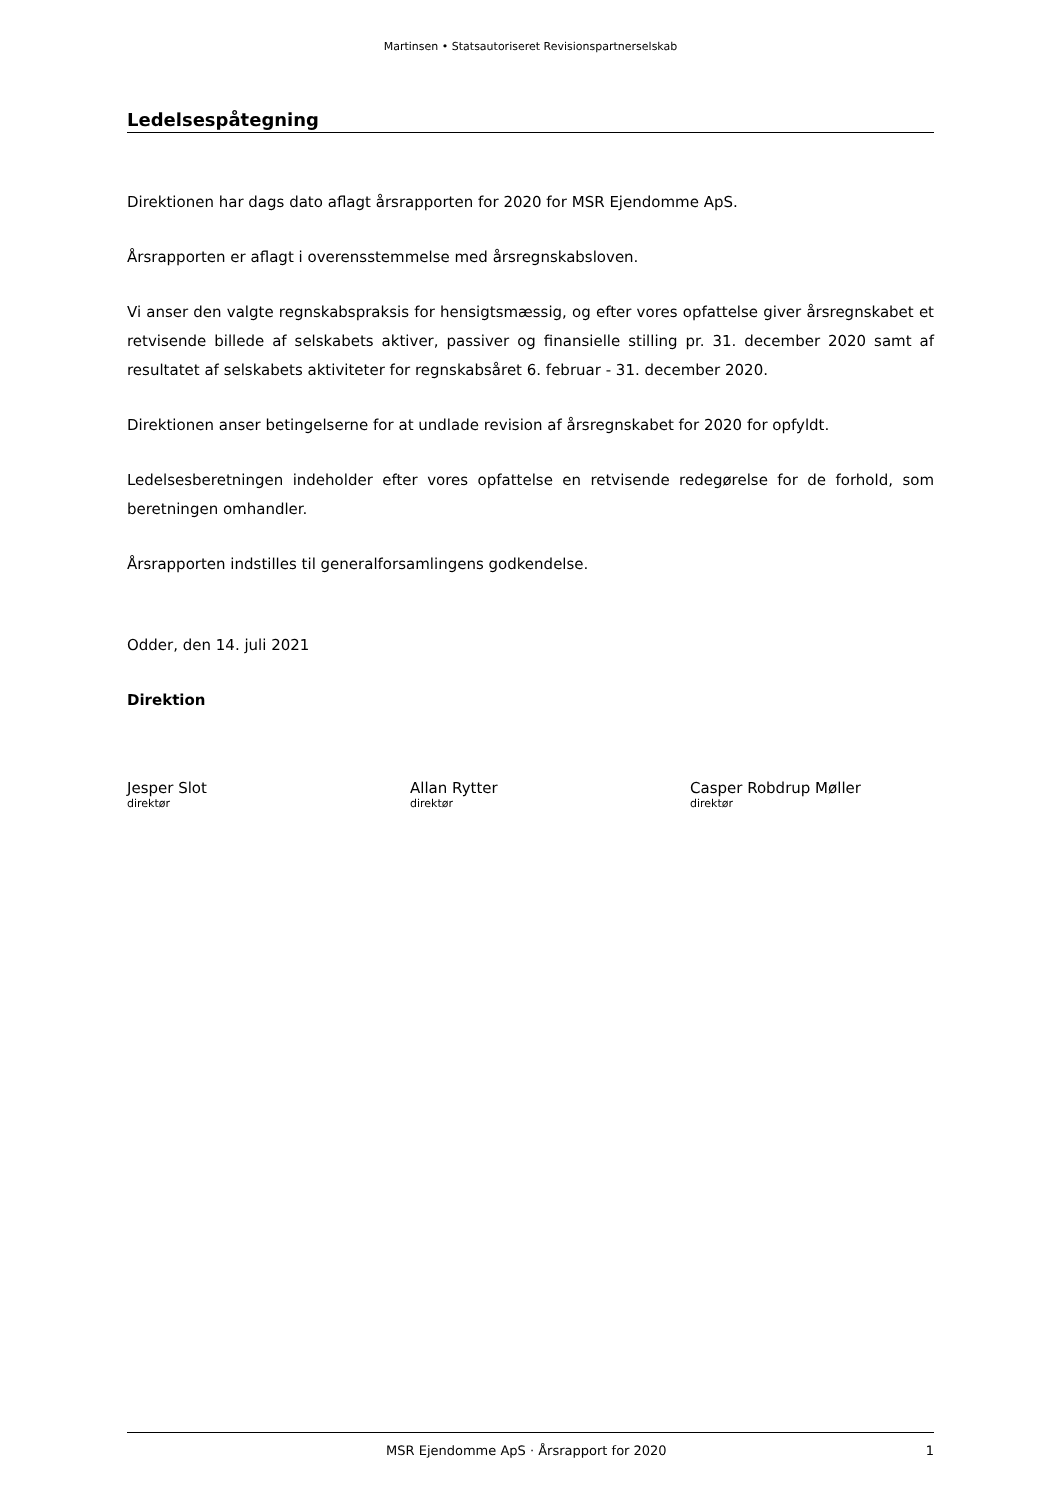Martinsen • Statsautoriseret Revisionspartnerselskab
Ledelsespåtegning
Direktionen har dags dato aflagt årsrapporten for 2020 for MSR Ejendomme ApS.
Årsrapporten er aflagt i overensstemmelse med årsregnskabsloven.
Vi anser den valgte regnskabspraksis for hensigtsmæssig, og efter vores opfattelse giver årsregnskabet et retvisende billede af selskabets aktiver, passiver og finansielle stilling pr. 31. december 2020 samt af resultatet af selskabets aktiviteter for regnskabsåret 6. februar - 31. december 2020.
Direktionen anser betingelserne for at undlade revision af årsregnskabet for 2020 for opfyldt.
Ledelsesberetningen indeholder efter vores opfattelse en retvisende redegørelse for de forhold, som beretningen omhandler.
Årsrapporten indstilles til generalforsamlingens godkendelse.
Odder, den 14. juli 2021
Direktion
Jesper Slot
direktør
Allan Rytter
direktør
Casper Robdrup Møller
direktør
MSR Ejendomme ApS · Årsrapport for 2020 1